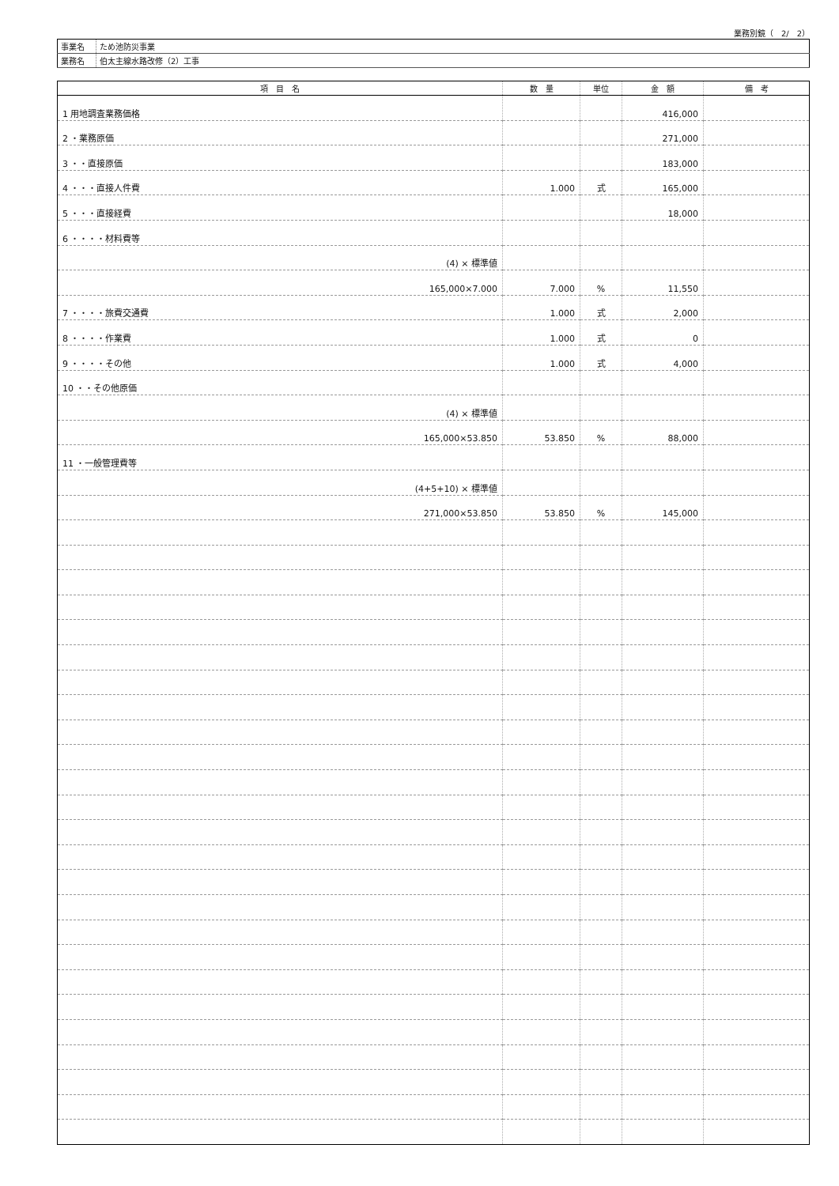業務別鏡（　2/　2）
| 事業名 | ため池防災事業 |
| 業務名 | 伯太主線水路改修（2）工事 |
| 項 目 名 | 数 量 | 単位 | 金 額 | 備 考 |
| --- | --- | --- | --- | --- |
| 1 用地調査業務価格 | | | 416,000 | |
| 2 ・業務原価 | | | 271,000 | |
| 3 ・・直接原価 | | | 183,000 | |
| 4 ・・・直接人件費 | 1.000 | 式 | 165,000 | |
| 5 ・・・直接経費 | | | 18,000 | |
| 6 ・・・・材料費等 | | | | |
| (4) × 標準値 | | | | |
| 165,000×7.000 | 7.000 | % | 11,550 | |
| 7 ・・・・旅費交通費 | 1.000 | 式 | 2,000 | |
| 8 ・・・・作業費 | 1.000 | 式 | 0 | |
| 9 ・・・・その他 | 1.000 | 式 | 4,000 | |
| 10 ・・その他原価 | | | | |
| (4) × 標準値 | | | | |
| 165,000×53.850 | 53.850 | % | 88,000 | |
| 11 ・一般管理費等 | | | | |
| (4+5+10) × 標準値 | | | | |
| 271,000×53.850 | 53.850 | % | 145,000 | |